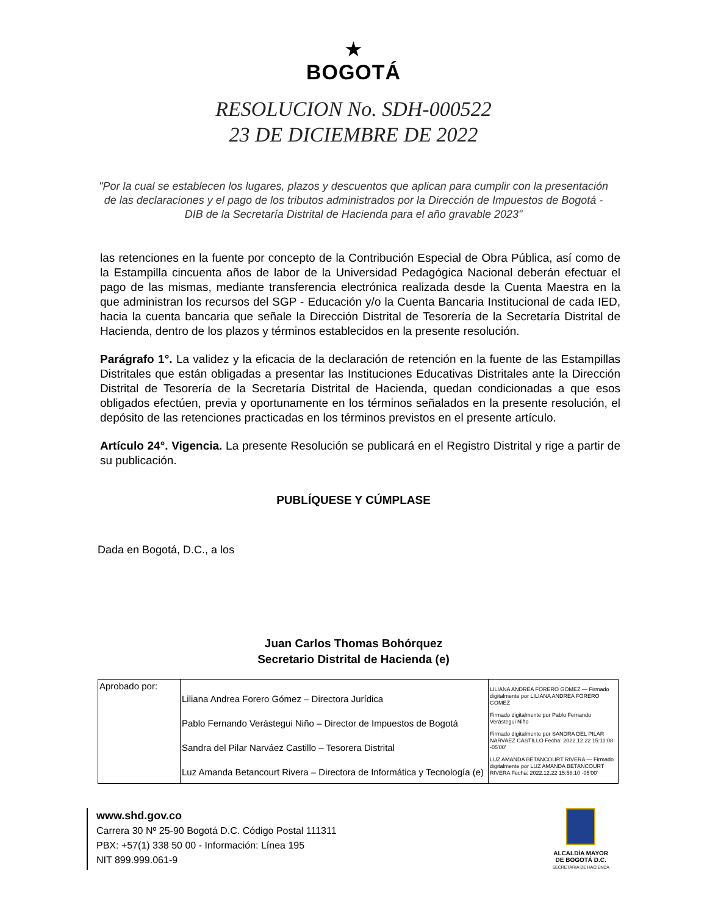★
BOGOTÁ
RESOLUCION No. SDH-000522
23 DE DICIEMBRE DE 2022
"Por la cual se establecen los lugares, plazos y descuentos que aplican para cumplir con la presentación de las declaraciones y el pago de los tributos administrados por la Dirección de Impuestos de Bogotá - DIB de la Secretaría Distrital de Hacienda para el año gravable 2023"
las retenciones en la fuente por concepto de la Contribución Especial de Obra Pública, así como de la Estampilla cincuenta años de labor de la Universidad Pedagógica Nacional deberán efectuar el pago de las mismas, mediante transferencia electrónica realizada desde la Cuenta Maestra en la que administran los recursos del SGP - Educación y/o la Cuenta Bancaria Institucional de cada IED, hacia la cuenta bancaria que señale la Dirección Distrital de Tesorería de la Secretaría Distrital de Hacienda, dentro de los plazos y términos establecidos en la presente resolución.
Parágrafo 1°. La validez y la eficacia de la declaración de retención en la fuente de las Estampillas Distritales que están obligadas a presentar las Instituciones Educativas Distritales ante la Dirección Distrital de Tesorería de la Secretaría Distrital de Hacienda, quedan condicionadas a que esos obligados efectúen, previa y oportunamente en los términos señalados en la presente resolución, el depósito de las retenciones practicadas en los términos previstos en el presente artículo.
Artículo 24°. Vigencia. La presente Resolución se publicará en el Registro Distrital y rige a partir de su publicación.
PUBLÍQUESE Y CÚMPLASE
Dada en Bogotá, D.C., a los
Juan Carlos Thomas Bohórquez
Secretario Distrital de Hacienda (e)
| Aprobado por: | Liliana Andrea Forero Gómez – Directora Jurídica Pablo Fernando Verástegui Niño – Director de Impuestos de Bogotá Sandra del Pilar Narváez Castillo – Tesorera Distrital Luz Amanda Betancourt Rivera – Directora de Informática y Tecnología (e) | LILIANA ANDREA FORERO GOMEZ — Firmado digitalmente por LILIANA ANDREA FORERO GOMEZ Firmado digitalmente por Pablo Fernando Verástegui Niño Firmado digitalmente por SANDRA DEL PILAR NARVAEZ CASTILLO Fecha: 2022.12.22 15:11:08 -05'00' LUZ AMANDA BETANCOURT RIVERA — Firmado digitalmente por LUZ AMANDA BETANCOURT RIVERA Fecha: 2022.12.22 15:58:10 -05'00' |
www.shd.gov.co
Carrera 30 Nº 25-90 Bogotá D.C. Código Postal 111311
PBX: +57(1) 338 50 00 - Información: Línea 195
NIT 899.999.061-9
ALCALDÍA MAYOR
DE BOGOTÁ D.C.
SECRETARIA DE HACIENDA